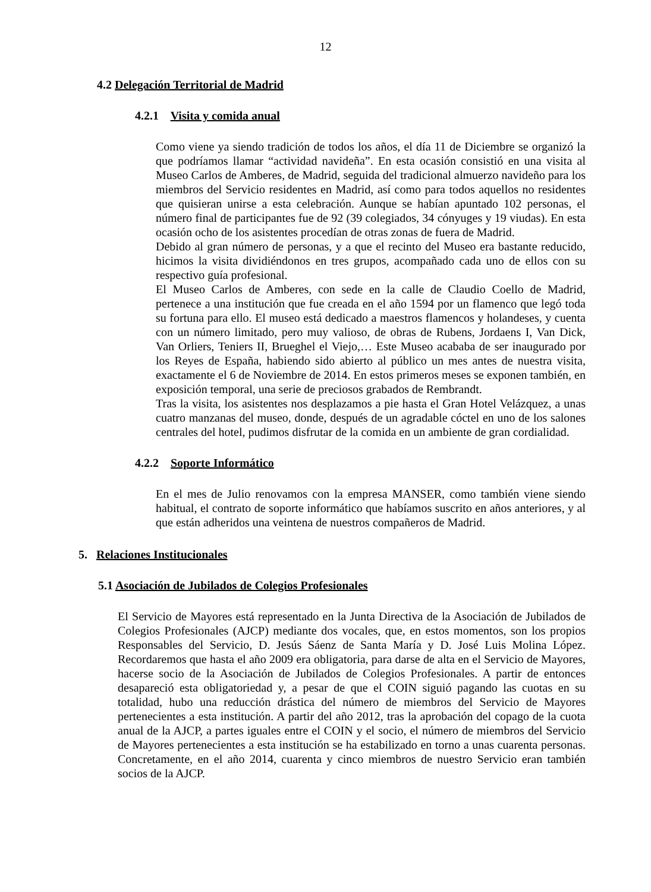12
4.2 Delegación Territorial de Madrid
4.2.1 Visita y comida anual
Como viene ya siendo tradición de todos los años, el día 11 de Diciembre se organizó la que podríamos llamar “actividad navideña”. En esta ocasión consistió en una visita al Museo Carlos de Amberes, de Madrid, seguida del tradicional almuerzo navideño para los miembros del Servicio residentes en Madrid, así como para todos aquellos no residentes que quisieran unirse a esta celebración. Aunque se habían apuntado 102 personas, el número final de participantes fue de 92 (39 colegiados, 34 cónyuges y 19 viudas). En esta ocasión ocho de los asistentes procedían de otras zonas de fuera de Madrid.
Debido al gran número de personas, y a que el recinto del Museo era bastante reducido, hicimos la visita dividiéndonos en tres grupos, acompañado cada uno de ellos con su respectivo guía profesional.
El Museo Carlos de Amberes, con sede en la calle de Claudio Coello de Madrid, pertenece a una institución que fue creada en el año 1594 por un flamenco que legó toda su fortuna para ello. El museo está dedicado a maestros flamencos y holandeses, y cuenta con un número limitado, pero muy valioso, de obras de Rubens, Jordaens I, Van Dick, Van Orliers, Teniers II, Brueghel el Viejo,… Este Museo acababa de ser inaugurado por los Reyes de España, habiendo sido abierto al público un mes antes de nuestra visita, exactamente el 6 de Noviembre de 2014. En estos primeros meses se exponen también, en exposición temporal, una serie de preciosos grabados de Rembrandt.
Tras la visita, los asistentes nos desplazamos a pie hasta el Gran Hotel Velázquez, a unas cuatro manzanas del museo, donde, después de un agradable cóctel en uno de los salones centrales del hotel, pudimos disfrutar de la comida en un ambiente de gran cordialidad.
4.2.2 Soporte Informático
En el mes de Julio renovamos con la empresa MANSER, como también viene siendo habitual, el contrato de soporte informático que habíamos suscrito en años anteriores, y al que están adheridos una veintena de nuestros compañeros de Madrid.
5. Relaciones Institucionales
5.1 Asociación de Jubilados de Colegios Profesionales
El Servicio de Mayores está representado en la Junta Directiva de la Asociación de Jubilados de Colegios Profesionales (AJCP) mediante dos vocales, que, en estos momentos, son los propios Responsables del Servicio, D. Jesús Sáenz de Santa María y D. José Luis Molina López. Recordaremos que hasta el año 2009 era obligatoria, para darse de alta en el Servicio de Mayores, hacerse socio de la Asociación de Jubilados de Colegios Profesionales. A partir de entonces desapareció esta obligatoriedad y, a pesar de que el COIN siguió pagando las cuotas en su totalidad, hubo una reducción drástica del número de miembros del Servicio de Mayores pertenecientes a esta institución. A partir del año 2012, tras la aprobación del copago de la cuota anual de la AJCP, a partes iguales entre el COIN y el socio, el número de miembros del Servicio de Mayores pertenecientes a esta institución se ha estabilizado en torno a unas cuarenta personas. Concretamente, en el año 2014, cuarenta y cinco miembros de nuestro Servicio eran también socios de la AJCP.